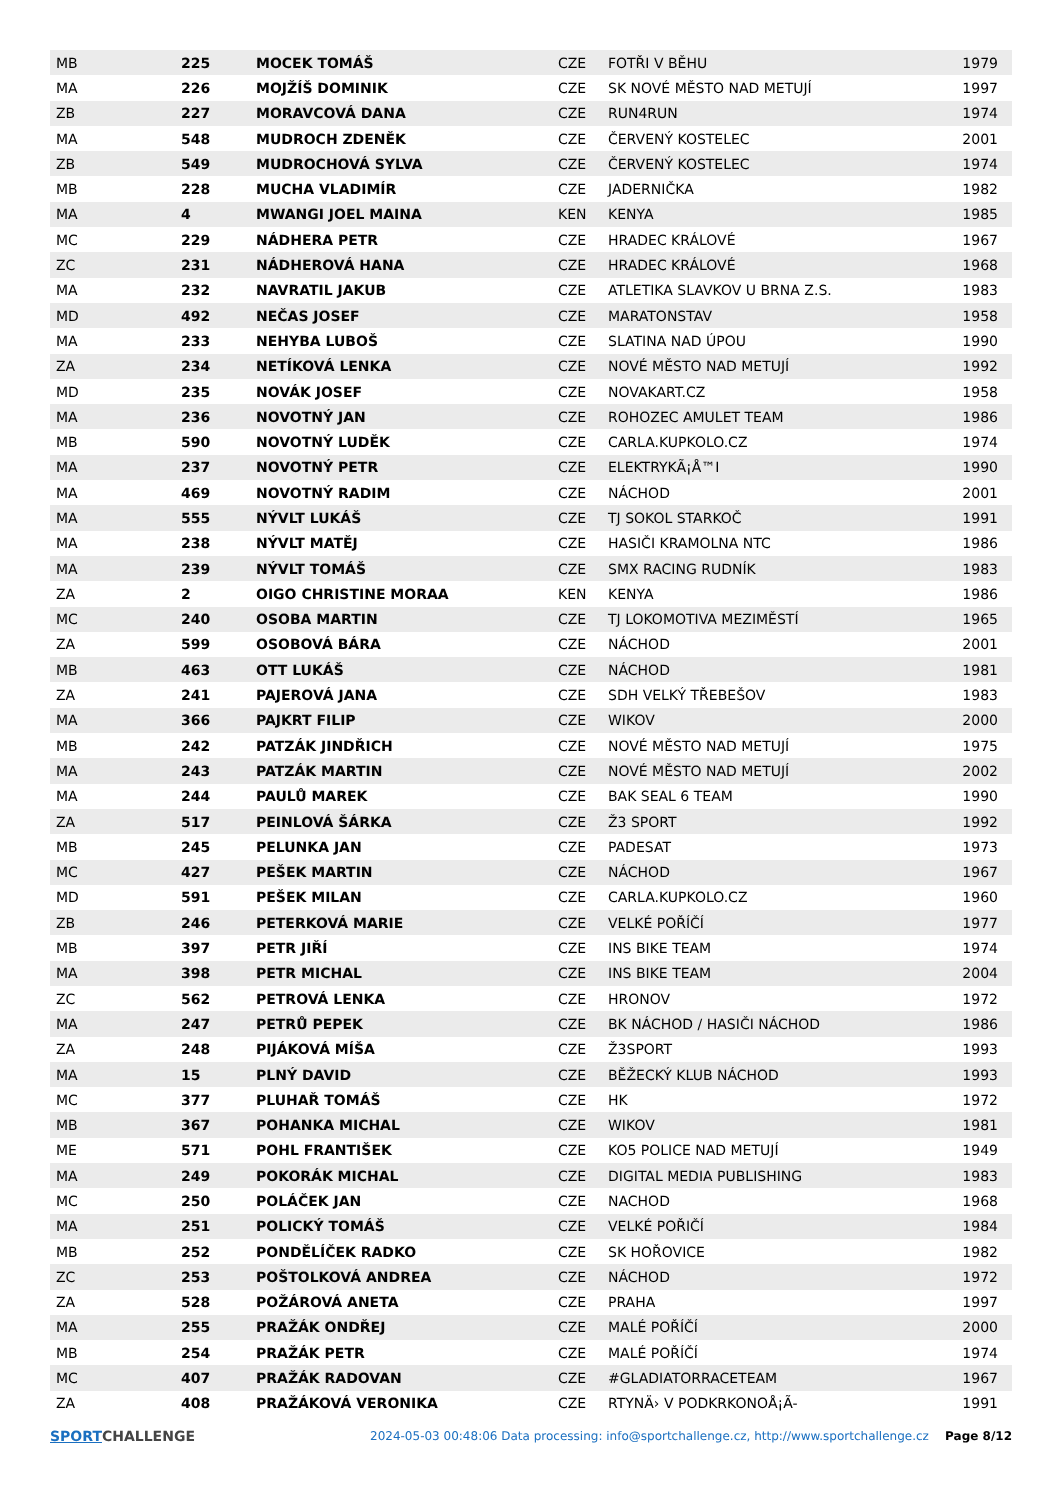| MB | 225 | MOCEK TOMÁŠ | CZE | FOTŘI V BĚHU | 1979 |
| MA | 226 | MOJŽÍŠ DOMINIK | CZE | SK NOVÉ MĚSTO NAD METUJÍ | 1997 |
| ZB | 227 | MORAVCOVÁ DANA | CZE | RUN4RUN | 1974 |
| MA | 548 | MUDROCH ZDENĚK | CZE | ČERVENÝ KOSTELEC | 2001 |
| ZB | 549 | MUDROCHOVÁ SYLVA | CZE | ČERVENÝ KOSTELEC | 1974 |
| MB | 228 | MUCHA VLADIMÍR | CZE | JADERNIČKA | 1982 |
| MA | 4 | MWANGI JOEL MAINA | KEN | KENYA | 1985 |
| MC | 229 | NÁDHERA PETR | CZE | HRADEC KRÁLOVÉ | 1967 |
| ZC | 231 | NÁDHEROVÁ HANA | CZE | HRADEC KRÁLOVÉ | 1968 |
| MA | 232 | NAVRATIL JAKUB | CZE | ATLETIKA SLAVKOV U BRNA Z.S. | 1983 |
| MD | 492 | NEČAS JOSEF | CZE | MARATONSTAV | 1958 |
| MA | 233 | NEHYBA LUBOŠ | CZE | SLATINA NAD ÚPOU | 1990 |
| ZA | 234 | NETÍKOVÁ LENKA | CZE | NOVÉ MĚSTO NAD METUJÍ | 1992 |
| MD | 235 | NOVÁK JOSEF | CZE | NOVAKART.CZ | 1958 |
| MA | 236 | NOVOTNÝ JAN | CZE | ROHOZEC AMULET TEAM | 1986 |
| MB | 590 | NOVOTNÝ LUDĚK | CZE | CARLA.KUPKOLO.CZ | 1974 |
| MA | 237 | NOVOTNÝ PETR | CZE | ELEKTRYKÃ¡Å™I | 1990 |
| MA | 469 | NOVOTNÝ RADIM | CZE | NÁCHOD | 2001 |
| MA | 555 | NÝVLT LUKÁŠ | CZE | TJ SOKOL STARKOČ | 1991 |
| MA | 238 | NÝVLT MATĚJ | CZE | HASIČI KRAMOLNA NTC | 1986 |
| MA | 239 | NÝVLT TOMÁŠ | CZE | SMX RACING RUDNÍK | 1983 |
| ZA | 2 | OIGO CHRISTINE MORAA | KEN | KENYA | 1986 |
| MC | 240 | OSOBA MARTIN | CZE | TJ LOKOMOTIVA MEZIMĚSTÍ | 1965 |
| ZA | 599 | OSOBOVÁ BÁRA | CZE | NÁCHOD | 2001 |
| MB | 463 | OTT LUKÁŠ | CZE | NÁCHOD | 1981 |
| ZA | 241 | PAJEROVÁ JANA | CZE | SDH VELKÝ TŘEBEŠOV | 1983 |
| MA | 366 | PAJKRT FILIP | CZE | WIKOV | 2000 |
| MB | 242 | PATZÁK JINDŘICH | CZE | NOVÉ MĚSTO NAD METUJÍ | 1975 |
| MA | 243 | PATZÁK MARTIN | CZE | NOVÉ MĚSTO NAD METUJÍ | 2002 |
| MA | 244 | PAULŮ MAREK | CZE | BAK SEAL 6 TEAM | 1990 |
| ZA | 517 | PEINLOVÁ ŠÁRKA | CZE | Ž3 SPORT | 1992 |
| MB | 245 | PELUNKA JAN | CZE | PADESAT | 1973 |
| MC | 427 | PEŠEK MARTIN | CZE | NÁCHOD | 1967 |
| MD | 591 | PEŠEK MILAN | CZE | CARLA.KUPKOLO.CZ | 1960 |
| ZB | 246 | PETERKOVÁ MARIE | CZE | VELKÉ POŘÍČÍ | 1977 |
| MB | 397 | PETR JIŘÍ | CZE | INS BIKE TEAM | 1974 |
| MA | 398 | PETR MICHAL | CZE | INS BIKE TEAM | 2004 |
| ZC | 562 | PETROVÁ LENKA | CZE | HRONOV | 1972 |
| MA | 247 | PETRŮ PEPEK | CZE | BK NÁCHOD / HASIČI NÁCHOD | 1986 |
| ZA | 248 | PIJÁKOVÁ MÍŠA | CZE | Ž3SPORT | 1993 |
| MA | 15 | PLNÝ DAVID | CZE | BĚŽECKÝ KLUB NÁCHOD | 1993 |
| MC | 377 | PLUHAŘ TOMÁŠ | CZE | HK | 1972 |
| MB | 367 | POHANKA MICHAL | CZE | WIKOV | 1981 |
| ME | 571 | POHL FRANTIŠEK | CZE | KO5 POLICE NAD METUJÍ | 1949 |
| MA | 249 | POKORÁK MICHAL | CZE | DIGITAL MEDIA PUBLISHING | 1983 |
| MC | 250 | POLÁČEK JAN | CZE | NACHOD | 1968 |
| MA | 251 | POLICKÝ TOMÁŠ | CZE | VELKÉ POŘIČÍ | 1984 |
| MB | 252 | PONDĚLÍČEK RADKO | CZE | SK HOŘOVICE | 1982 |
| ZC | 253 | POŠTOLKOVÁ ANDREA | CZE | NÁCHOD | 1972 |
| ZA | 528 | POŽÁROVÁ ANETA | CZE | PRAHA | 1997 |
| MA | 255 | PRAŽÁK ONDŘEJ | CZE | MALÉ POŘÍČÍ | 2000 |
| MB | 254 | PRAŽÁK PETR | CZE | MALÉ POŘÍČÍ | 1974 |
| MC | 407 | PRAŽÁK RADOVAN | CZE | #GLADIATORRACETEAM | 1967 |
| ZA | 408 | PRAŽÁKOVÁ VERONIKA | CZE | RTYNÄ› V PODKRKONOÅ¡Ã- | 1991 |
SPORT CHALLENGE
2024-05-03 00:48:06 Data processing: info@sportchallenge.cz, http://www.sportchallenge.cz
Page 8/12